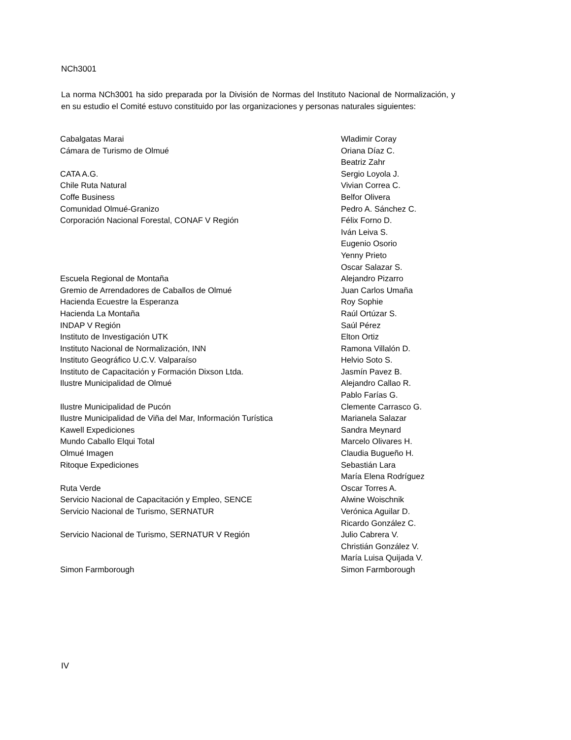NCh3001
La norma NCh3001 ha sido preparada por la División de Normas del Instituto Nacional de Normalización, y en su estudio el Comité estuvo constituido por las organizaciones y personas naturales siguientes:
| Cabalgatas Marai | Wladimir Coray |
| Cámara de Turismo de Olmué | Oriana Díaz C. |
| | Beatriz Zahr |
| CATA A.G. | Sergio Loyola J. |
| Chile Ruta Natural | Vivian Correa C. |
| Coffe Business | Belfor Olivera |
| Comunidad Olmué-Granizo | Pedro A. Sánchez C. |
| Corporación Nacional Forestal, CONAF V Región | Félix Forno D. |
| | Iván Leiva S. |
| | Eugenio Osorio |
| | Yenny Prieto |
| | Oscar Salazar S. |
| Escuela Regional de Montaña | Alejandro Pizarro |
| Gremio de Arrendadores de Caballos de Olmué | Juan Carlos Umaña |
| Hacienda Ecuestre la Esperanza | Roy Sophie |
| Hacienda La Montaña | Raúl Ortúzar S. |
| INDAP V Región | Saúl Pérez |
| Instituto de Investigación UTK | Elton Ortiz |
| Instituto Nacional de Normalización, INN | Ramona Villalón D. |
| Instituto Geográfico U.C.V. Valparaíso | Helvio Soto S. |
| Instituto de Capacitación y Formación Dixson Ltda. | Jasmín Pavez B. |
| Ilustre Municipalidad de Olmué | Alejandro Callao R. |
| | Pablo Farías G. |
| Ilustre Municipalidad de Pucón | Clemente Carrasco G. |
| Ilustre Municipalidad de Viña del Mar, Información Turística | Marianela Salazar |
| Kawell Expediciones | Sandra Meynard |
| Mundo Caballo Elqui Total | Marcelo Olivares H. |
| Olmué Imagen | Claudia Bugueño H. |
| Ritoque Expediciones | Sebastián Lara |
| | María Elena Rodríguez |
| Ruta Verde | Oscar Torres A. |
| Servicio Nacional de Capacitación y Empleo, SENCE | Alwine Woischnik |
| Servicio Nacional de Turismo, SERNATUR | Verónica Aguilar D. |
| | Ricardo González C. |
| Servicio Nacional de Turismo, SERNATUR V Región | Julio Cabrera V. |
| | Christián González V. |
| | María Luisa Quijada V. |
| Simon Farmborough | Simon Farmborough |
IV